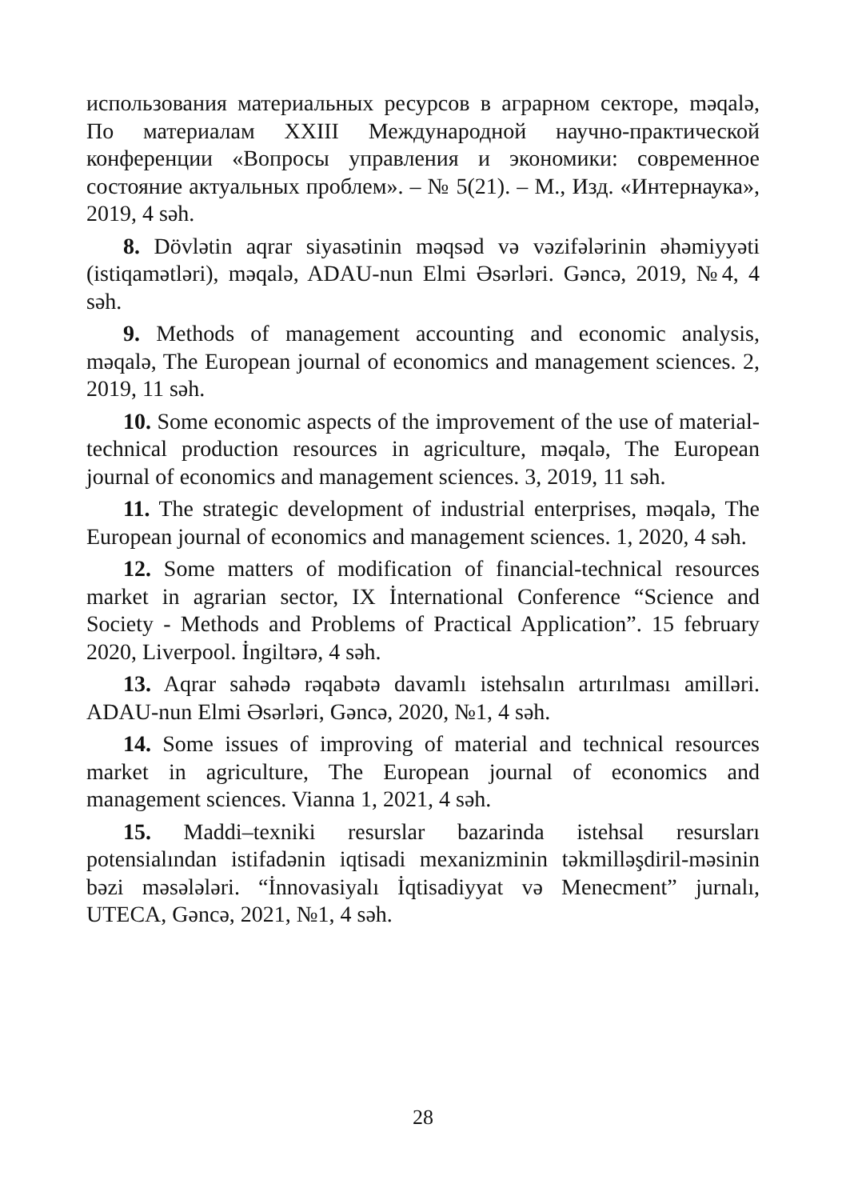использования материальных ресурсов в аграрном секторе, məqalə, По материалам XXIII Международной научно-практической конференции «Вопросы управления и экономики: современное состояние актуальных проблем». – № 5(21). – М., Изд. «Интернаука», 2019, 4 səh.
8. Dövlətin aqrar siyasətinin məqsəd və vəzifələrinin əhəmiyyəti (istiqamətləri), məqalə, ADAU-nun Elmi Əsərləri. Gəncə, 2019, №4, 4 səh.
9. Methods of management accounting and economic analysis, məqalə, The European journal of economics and management sciences. 2, 2019, 11 səh.
10. Some economic aspects of the improvement of the use of material-technical production resources in agriculture, məqalə, The European journal of economics and management sciences. 3, 2019, 11 səh.
11. The strategic development of industrial enterprises, məqalə, The European journal of economics and management sciences. 1, 2020, 4 səh.
12. Some matters of modification of financial-technical resources market in agrarian sector, IX İnternational Conference “Science and Society - Methods and Problems of Practical Application”. 15 february 2020, Liverpool. İngiltərə, 4 səh.
13. Aqrar sahədə rəqabətə davamlı istehsalın artırılması amilləri. ADAU-nun Elmi Əsərləri, Gəncə, 2020, №1, 4 səh.
14. Some issues of improving of material and technical resources market in agriculture, The European journal of economics and management sciences. Vianna 1, 2021, 4 səh.
15. Maddi–texniki resurslar bazarinda istehsal resursları potensialından istifadənin iqtisadi mexanizminin təkmilləşdiril-məsinin bəzi məsələləri. “İnnovasiyalı İqtisadiyyat və Menecment” jurnalı, UTECA, Gəncə, 2021, №1, 4 səh.
28